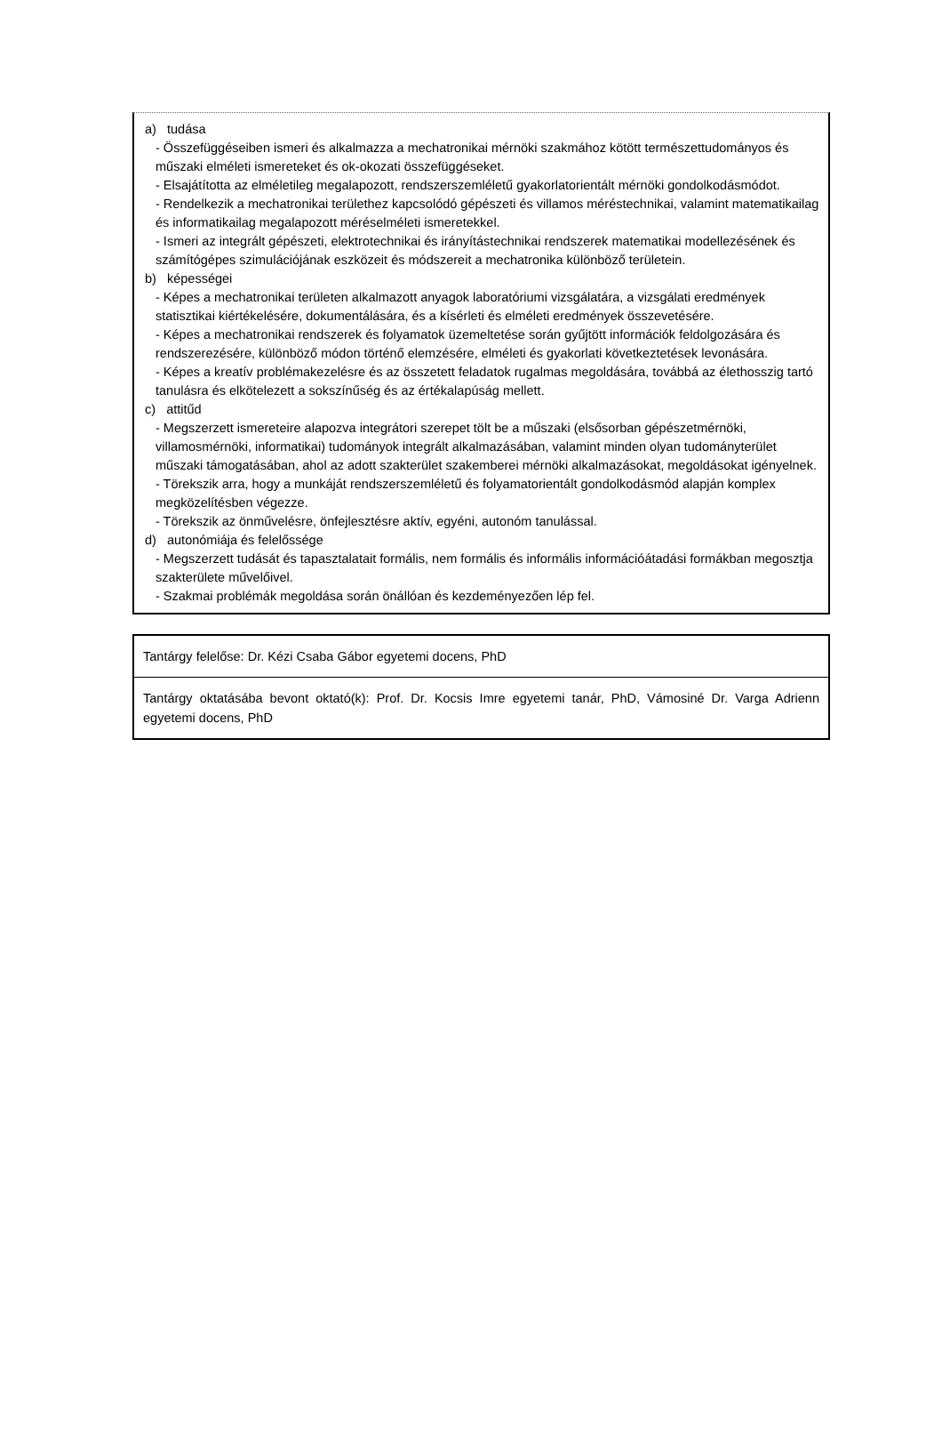a) tudása
- Összefüggéseiben ismeri és alkalmazza a mechatronikai mérnöki szakmához kötött természettudományos és műszaki elméleti ismereteket és ok-okozati összefüggéseket.
- Elsajátította az elméletileg megalapozott, rendszerszemléletű gyakorlatorientált mérnöki gondolkodásmódot.
- Rendelkezik a mechatronikai területhez kapcsolódó gépészeti és villamos méréstechnikai, valamint matematikailag és informatikailag megalapozott méréselméleti ismeretekkel.
- Ismeri az integrált gépészeti, elektrotechnikai és irányítástechnikai rendszerek matematikai modellezésének és számítógépes szimulációjának eszközeit és módszereit a mechatronika különböző területein.
b) képességei
- Képes a mechatronikai területen alkalmazott anyagok laboratóriumi vizsgálatára, a vizsgálati eredmények statisztikai kiértékelésére, dokumentálására, és a kísérleti és elméleti eredmények összevetésére.
- Képes a mechatronikai rendszerek és folyamatok üzemeltetése során gyűjtött információk feldolgozására és rendszerezésére, különböző módon történő elemzésére, elméleti és gyakorlati következtetések levonására.
- Képes a kreatív problémakezelésre és az összetett feladatok rugalmas megoldására, továbbá az élethosszig tartó tanulásra és elkötelezett a sokszínűség és az értékalapúság mellett.
c) attitűd
- Megszerzett ismereteire alapozva integrátori szerepet tölt be a műszaki (elsősorban gépészetmérnöki, villamosmérnöki, informatikai) tudományok integrált alkalmazásában, valamint minden olyan tudományterület műszaki támogatásában, ahol az adott szakterület szakemberei mérnöki alkalmazásokat, megoldásokat igényelnek.
- Törekszik arra, hogy a munkáját rendszerszemléletű és folyamatorientált gondolkodásmód alapján komplex megközelítésben végezze.
- Törekszik az önművelésre, önfejlesztésre aktív, egyéni, autonóm tanulással.
d) autonómiája és felelőssége
- Megszerzett tudását és tapasztalatait formális, nem formális és informális információátadási formákban megosztja szakterülete művelőivel.
- Szakmai problémák megoldása során önállóan és kezdeményezően lép fel.
| Tantárgy felelőse: Dr. Kézi Csaba Gábor egyetemi docens, PhD |
| Tantárgy oktatásába bevont oktató(k): Prof. Dr. Kocsis Imre egyetemi tanár, PhD, Vámosiné Dr. Varga Adrienn egyetemi docens, PhD |